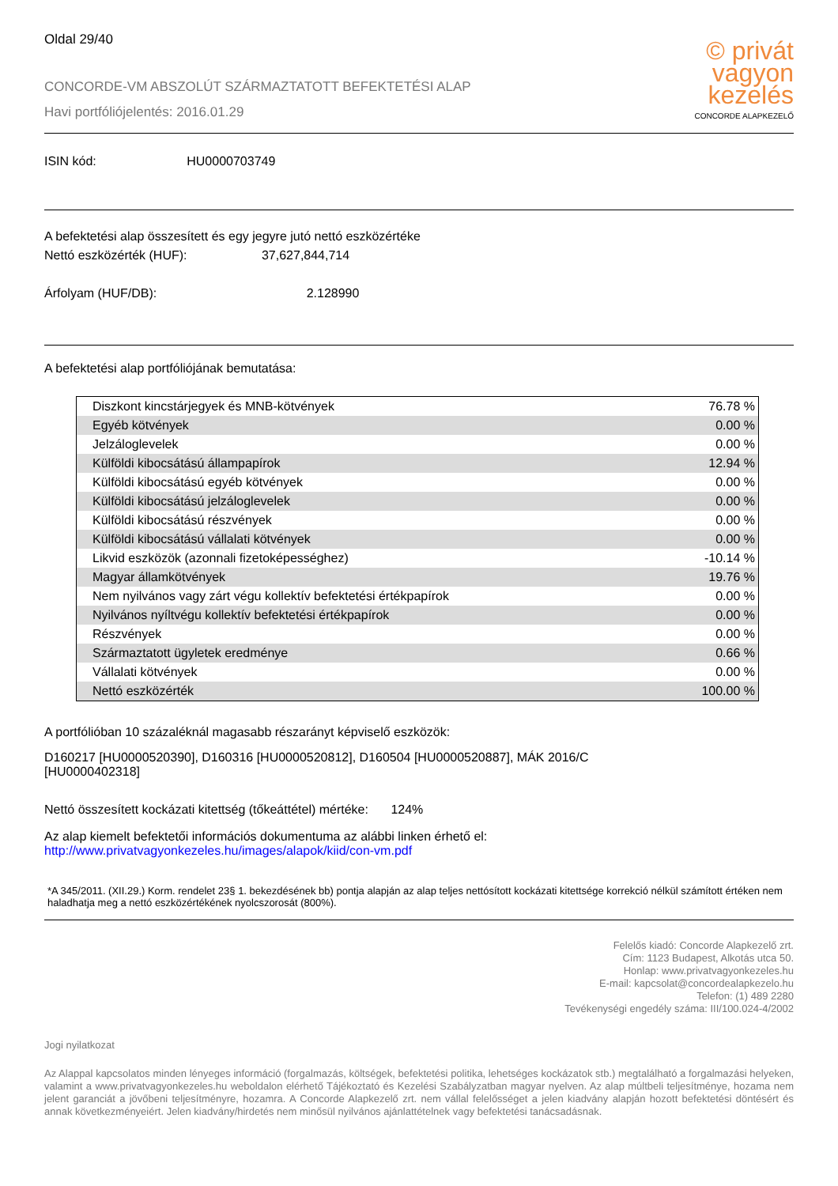Oldal 29/40
© privát
vagyon
kezelés
CONCORDE ALAPKEZELŐ
CONCORDE-VM ABSZOLÚT SZÁRMAZTATOTT BEFEKTETÉSI ALAP
Havi portfóliójelentés: 2016.01.29
ISIN kód: HU0000703749
A befektetési alap összesített és egy jegyre jutó nettó eszközértéke
Nettó eszközérték (HUF): 37,627,844,714
Árfolyam (HUF/DB): 2.128990
A befektetési alap portfóliójának bemutatása:
| Diszkont kincstárjegyek és MNB-kötvények | 76.78 % |
| Egyéb kötvények | 0.00 % |
| Jelzáloglevelek | 0.00 % |
| Külföldi kibocsátású állampapírok | 12.94 % |
| Külföldi kibocsátású egyéb kötvények | 0.00 % |
| Külföldi kibocsátású jelzáloglevelek | 0.00 % |
| Külföldi kibocsátású részvények | 0.00 % |
| Külföldi kibocsátású vállalati kötvények | 0.00 % |
| Likvid eszközök (azonnali fizetoképességhez) | -10.14 % |
| Magyar államkötvények | 19.76 % |
| Nem nyilvános vagy zárt végu kollektív befektetési értékpapírok | 0.00 % |
| Nyilvános nyíltvégu kollektív befektetési értékpapírok | 0.00 % |
| Részvények | 0.00 % |
| Származtatott ügyletek eredménye | 0.66 % |
| Vállalati kötvények | 0.00 % |
| Nettó eszközérték | 100.00 % |
A portfólióban 10 százaléknál magasabb részarányt képviselő eszközök:
D160217 [HU0000520390], D160316 [HU0000520812], D160504 [HU0000520887], MÁK 2016/C
[HU0000402318]
Nettó összesített kockázati kitettség (tőkeáttétel) mértéke: 124%
Az alap kiemelt befektetői információs dokumentuma az alábbi linken érhető el:
http://www.privatvagyonkezeles.hu/images/alapok/kiid/con-vm.pdf
*A 345/2011. (XII.29.) Korm. rendelet 23§ 1. bekezdésének bb) pontja alapján az alap teljes nettósított kockázati kitettsége korrekció nélkül számított értéken nem haladhatja meg a nettó eszközértékének nyolcszorosát (800%).
Felelős kiadó: Concorde Alapkezelő zrt.
Cím: 1123 Budapest, Alkotás utca 50.
Honlap: www.privatvagyonkezeles.hu
E-mail: kapcsolat@concordealapkezelo.hu
Telefon: (1) 489 2280
Tevékenységi engedély száma: III/100.024-4/2002
Jogi nyilatkozat
Az Alappal kapcsolatos minden lényeges információ (forgalmazás, költségek, befektetési politika, lehetséges kockázatok stb.) megtalálható a forgalmazási helyeken, valamint a www.privatvagyonkezeles.hu weboldalon elérhető Tájékoztató és Kezelési Szabályzatban magyar nyelven. Az alap múltbeli teljesítménye, hozama nem jelent garanciát a jövőbeni teljesítményre, hozamra. A Concorde Alapkezelő zrt. nem vállal felelősséget a jelen kiadvány alapján hozott befektetési döntésért és annak következményeiért. Jelen kiadvány/hirdetés nem minősül nyilvános ajánlattételnek vagy befektetési tanácsadásnak.